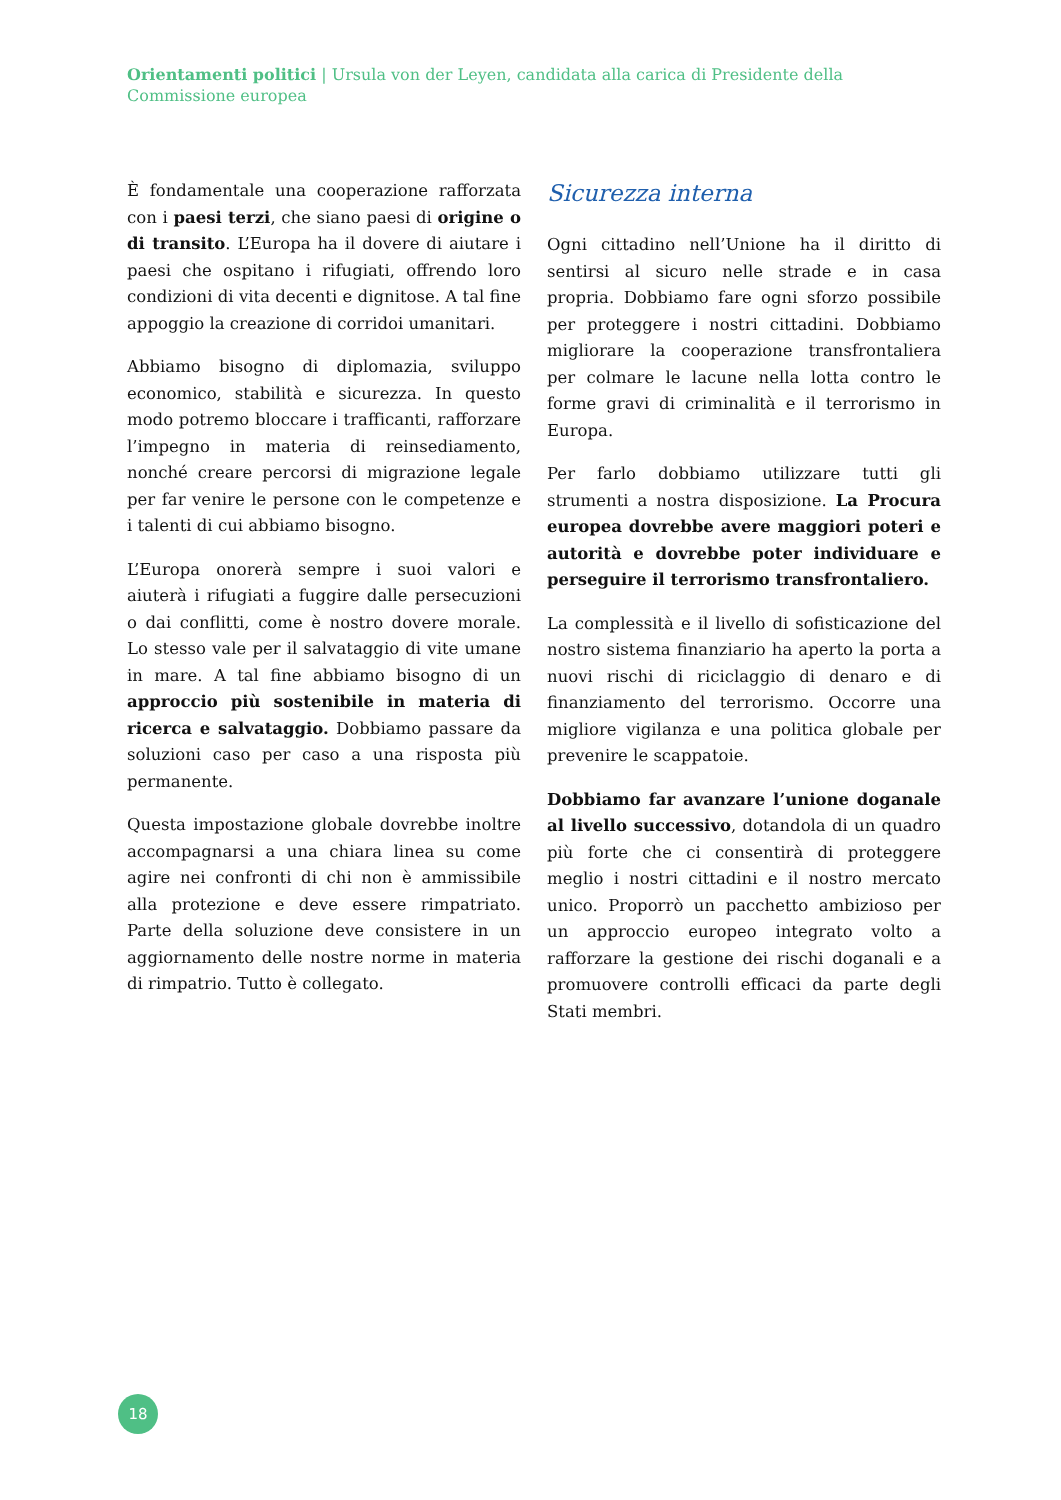Orientamenti politici | Ursula von der Leyen, candidata alla carica di Presidente della Commissione europea
È fondamentale una cooperazione rafforzata con i paesi terzi, che siano paesi di origine o di transito. L’Europa ha il dovere di aiutare i paesi che ospitano i rifugiati, offrendo loro condizioni di vita decenti e dignitose. A tal fine appoggio la creazione di corridoi umanitari.
Abbiamo bisogno di diplomazia, sviluppo economico, stabilità e sicurezza. In questo modo potremo bloccare i trafficanti, rafforzare l’impegno in materia di reinsediamento, nonché creare percorsi di migrazione legale per far venire le persone con le competenze e i talenti di cui abbiamo bisogno.
L’Europa onorerà sempre i suoi valori e aiuterà i rifugiati a fuggire dalle persecuzioni o dai conflitti, come è nostro dovere morale. Lo stesso vale per il salvataggio di vite umane in mare. A tal fine abbiamo bisogno di un approccio più sostenibile in materia di ricerca e salvataggio. Dobbiamo passare da soluzioni caso per caso a una risposta più permanente.
Questa impostazione globale dovrebbe inoltre accompagnarsi a una chiara linea su come agire nei confronti di chi non è ammissibile alla protezione e deve essere rimpatriato. Parte della soluzione deve consistere in un aggiornamento delle nostre norme in materia di rimpatrio. Tutto è collegato.
Sicurezza interna
Ogni cittadino nell’Unione ha il diritto di sentirsi al sicuro nelle strade e in casa propria. Dobbiamo fare ogni sforzo possibile per proteggere i nostri cittadini. Dobbiamo migliorare la cooperazione transfrontaliera per colmare le lacune nella lotta contro le forme gravi di criminalità e il terrorismo in Europa.
Per farlo dobbiamo utilizzare tutti gli strumenti a nostra disposizione. La Procura europea dovrebbe avere maggiori poteri e autorità e dovrebbe poter individuare e perseguire il terrorismo transfrontaliero.
La complessità e il livello di sofisticazione del nostro sistema finanziario ha aperto la porta a nuovi rischi di riciclaggio di denaro e di finanziamento del terrorismo. Occorre una migliore vigilanza e una politica globale per prevenire le scappatoie.
Dobbiamo far avanzare l’unione doganale al livello successivo, dotandola di un quadro più forte che ci consentirà di proteggere meglio i nostri cittadini e il nostro mercato unico. Proporrò un pacchetto ambizioso per un approccio europeo integrato volto a rafforzare la gestione dei rischi doganali e a promuovere controlli efficaci da parte degli Stati membri.
18